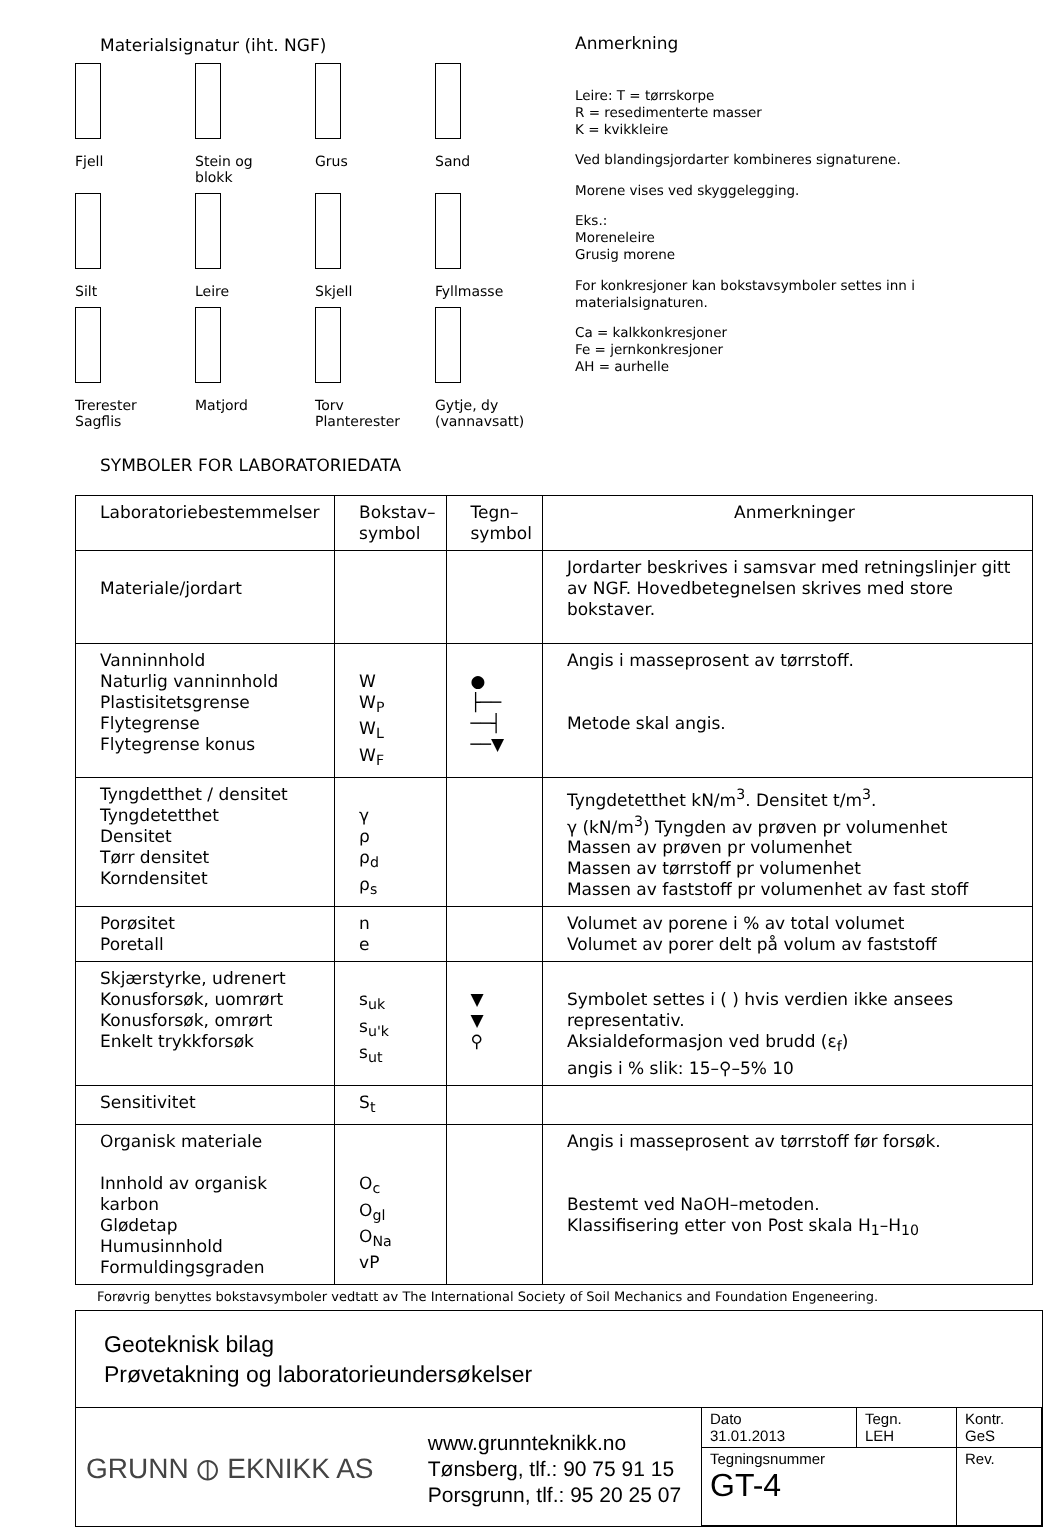Materialsignatur (iht. NGF)
Fjell
Stein og
blokk
Grus
Sand
Silt
Leire
Skjell
Fyllmasse
Trerester
Sagflis
Matjord
Torv
Planterester
Gytje, dy
(vannavsatt)
Anmerkning
Leire: T = tørrskorpe
R = resedimenterte masser
K = kvikkleire
Ved blandingsjordarter kombineres signaturene.
Morene vises ved skyggelegging.
Eks.:
Moreneleire
Grusig morene
For konkresjoner kan bokstavsymboler settes inn i materialsignaturen.
Ca = kalkkonkresjoner
Fe = jernkonkresjoner
AH = aurhelle
SYMBOLER FOR LABORATORIEDATA
| Laboratoriebestemmelser | Bokstav– symbol | Tegn– symbol | Anmerkninger |
| --- | --- | --- | --- |
| Materiale/jordart | | | Jordarter beskrives i samsvar med retningslinjer gitt av NGF. Hovedbetegnelsen skrives med store bokstaver. |
| Vanninnhold Naturlig vanninnhold Plastisitetsgrense Flytegrense Flytegrense konus | W W<sub>P</sub> W<sub>L</sub> W<sub>F</sub> | ● ├── ──┤ ──▼ | Angis i masseprosent av tørrstoff. Metode skal angis. |
| Tyngdetthet / densitet Tyngdetetthet Densitet Tørr densitet Korndensitet | γ ρ ρ<sub>d</sub> ρ<sub>s</sub> | | Tyngdetetthet kN/m<sup>3</sup>. Densitet t/m<sup>3</sup>. γ (kN/m<sup>3</sup>) Tyngden av prøven pr volumenhet Massen av prøven pr volumenhet Massen av tørrstoff pr volumenhet Massen av faststoff pr volumenhet av fast stoff |
| Porøsitet Poretall | n e | | Volumet av porene i % av total volumet Volumet av porer delt på volum av faststoff |
| Skjærstyrke, udrenert Konusforsøk, uomrørt Konusforsøk, omrørt Enkelt trykkforsøk | s<sub>uk</sub> s<sub>u'k</sub> s<sub>ut</sub> | ▼ ▼ ⚲ | Symbolet settes i ( ) hvis verdien ikke ansees representativ. Aksialdeformasjon ved brudd (ε<sub>f</sub>) angis i % slik: 15–⚲–5% 10 |
| Sensitivitet | S<sub>t</sub> | | |
| Organisk materiale Innhold av organisk karbon Glødetap Humusinnhold Formuldingsgraden | O<sub>c</sub> O<sub>gl</sub> O<sub>Na</sub> vP | | Angis i masseprosent av tørrstoff før forsøk. Bestemt ved NaOH–metoden. Klassifisering etter von Post skala H<sub>1</sub>–H<sub>10</sub> |
Forøvrig benyttes bokstavsymboler vedtatt av The International Society of Soil Mechanics and Foundation Engeneering.
Geoteknisk bilag
Prøvetakning og laboratorieundersøkelser
GRUNN ⦶ EKNIKK AS
www.grunnteknikk.no
Tønsberg, tlf.: 90 75 91 15
Porsgrunn, tlf.: 95 20 25 07
Dato
31.01.2013
Tegn.
LEH
Kontr.
GeS
Tegningsnummer
GT-4
Rev.